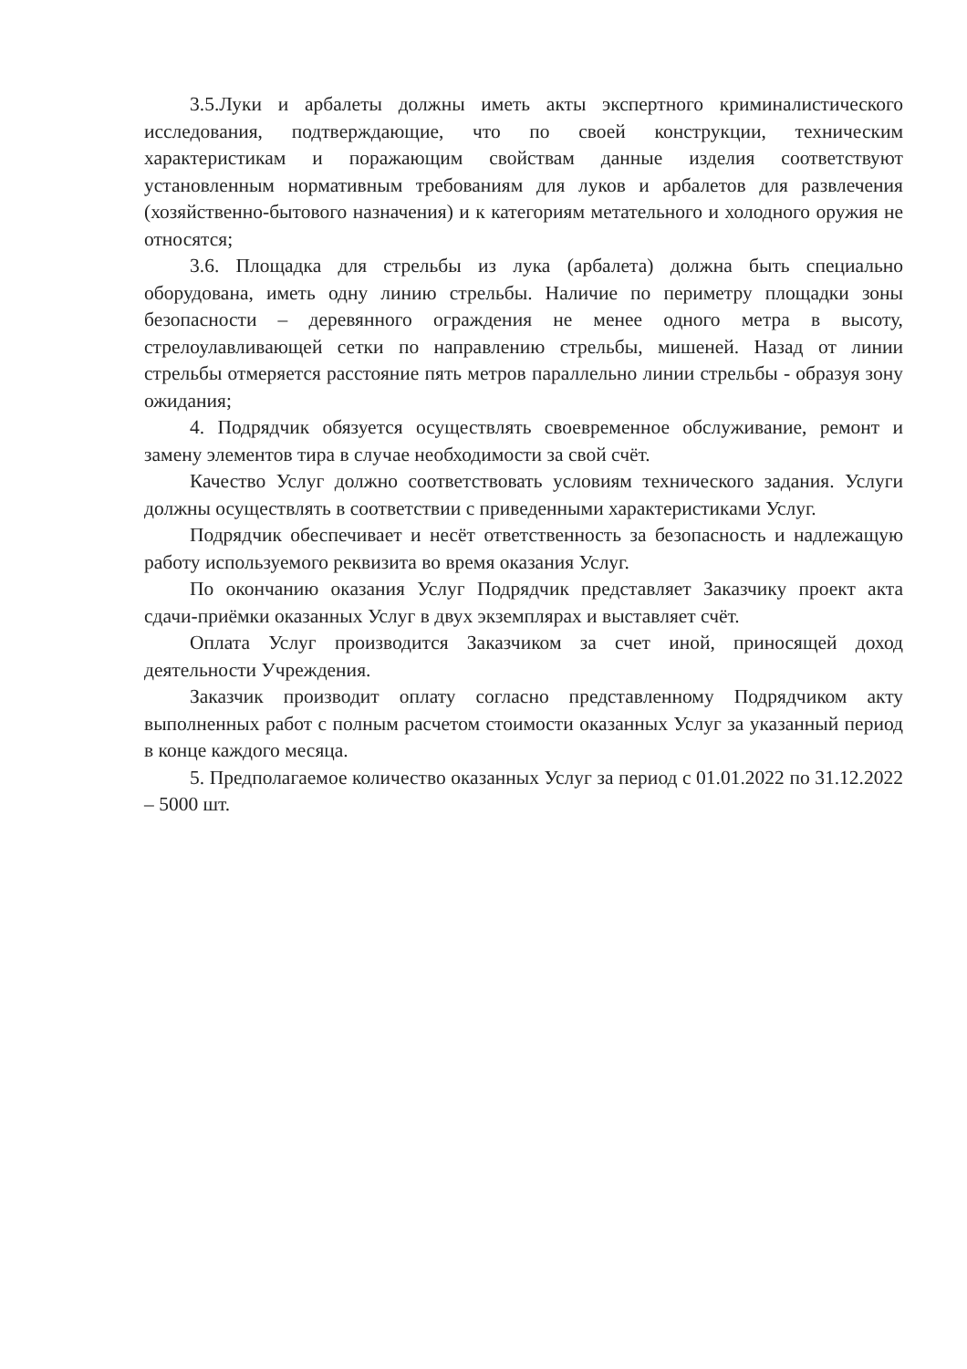3.5.Луки и арбалеты должны иметь акты экспертного криминалистического исследования, подтверждающие, что по своей конструкции, техническим характеристикам и поражающим свойствам данные изделия соответствуют установленным нормативным требованиям для луков и арбалетов для развлечения (хозяйственно-бытового назначения) и к категориям метательного и холодного оружия не относятся;
3.6. Площадка для стрельбы из лука (арбалета) должна быть специально оборудована, иметь одну линию стрельбы. Наличие по периметру площадки зоны безопасности – деревянного ограждения не менее одного метра в высоту, стрелоулавливающей сетки по направлению стрельбы, мишеней. Назад от линии стрельбы отмеряется расстояние пять метров параллельно линии стрельбы - образуя зону ожидания;
4. Подрядчик обязуется осуществлять своевременное обслуживание, ремонт и замену элементов тира в случае необходимости за свой счёт.
Качество Услуг должно соответствовать условиям технического задания. Услуги должны осуществлять в соответствии с приведенными характеристиками Услуг.
Подрядчик обеспечивает и несёт ответственность за безопасность и надлежащую работу используемого реквизита во время оказания Услуг.
По окончанию оказания Услуг Подрядчик представляет Заказчику проект акта сдачи-приёмки оказанных Услуг в двух экземплярах и выставляет счёт.
Оплата Услуг производится Заказчиком за счет иной, приносящей доход деятельности Учреждения.
Заказчик производит оплату согласно представленному Подрядчиком акту выполненных работ с полным расчетом стоимости оказанных Услуг за указанный период в конце каждого месяца.
5. Предполагаемое количество оказанных Услуг за период с 01.01.2022 по 31.12.2022 – 5000 шт.